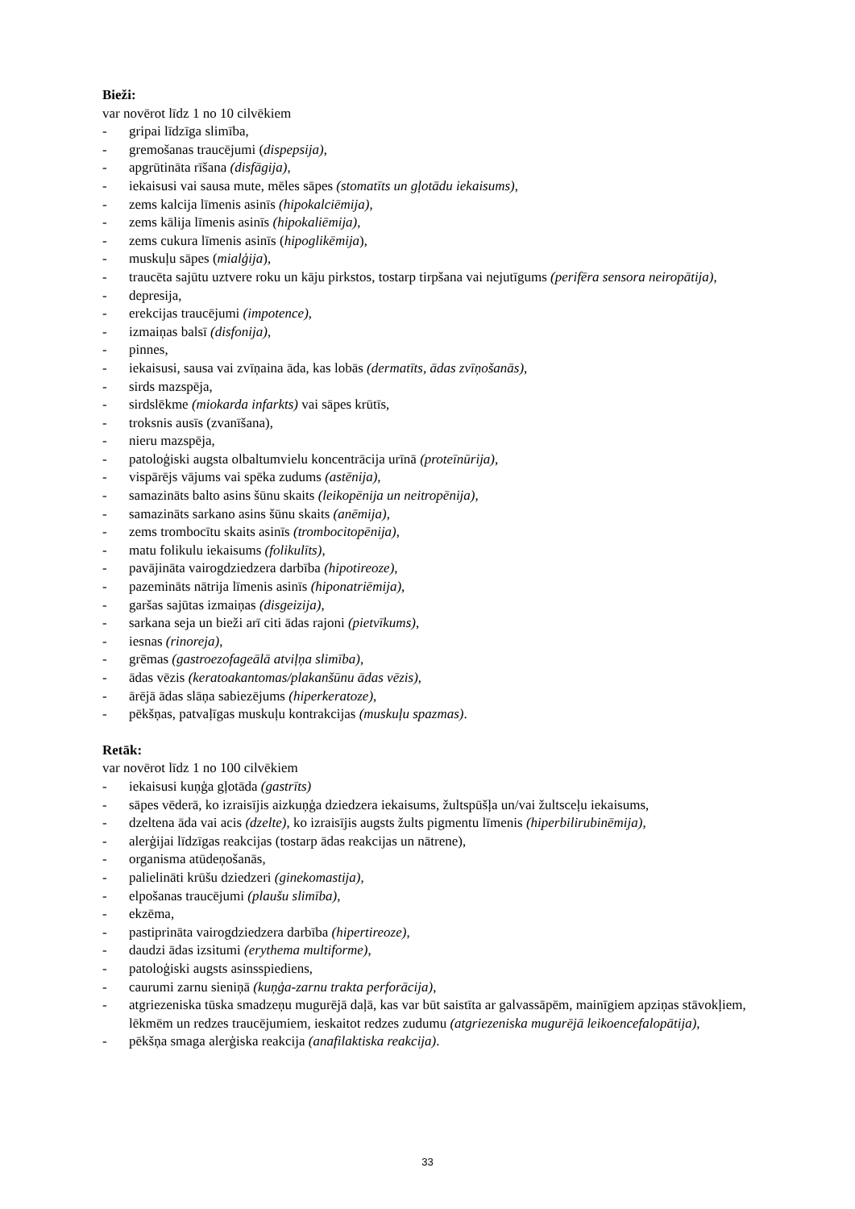Bieži:
var novērot līdz 1 no 10 cilvēkiem
- gripai līdzīga slimība,
- gremošanas traucējumi (dispepsija),
- apgrūtināta rīšana (disfāgija),
- iekaisusi vai sausa mute, mēles sāpes (stomatīts un gļotādu iekaisums),
- zems kalcija līmenis asinīs (hipokalciēmija),
- zems kālija līmenis asinīs (hipokaliēmija),
- zems cukura līmenis asinīs (hipoglikēmija),
- muskuļu sāpes (mialģija),
- traucēta sajūtu uztvere roku un kāju pirkstos, tostarp tirpšana vai nejutīgums (perifēra sensora neiropātija),
- depresija,
- erekcijas traucējumi (impotence),
- izmaiņas balsī (disfonija),
- pinnes,
- iekaisusi, sausa vai zvīņaina āda, kas lobās (dermatīts, ādas zvīņošanās),
- sirds mazspēja,
- sirdslēkme (miokarda infarkts) vai sāpes krūtīs,
- troksnis ausīs (zvanīšana),
- nieru mazspēja,
- patoloģiski augsta olbaltumvielu koncentrācija urīnā (proteīnūrija),
- vispārējs vājums vai spēka zudums (astēnija),
- samazināts balto asins šūnu skaits (leikopēnija un neitropēnija),
- samazināts sarkano asins šūnu skaits (anēmija),
- zems trombocītu skaits asinīs (trombocitopēnija),
- matu folikulu iekaisums (folikulīts),
- pavājināta vairogdziedzera darbība (hipotireoze),
- pazemināts nātrija līmenis asinīs (hiponatriēmija),
- garšas sajūtas izmaiņas (disgeizija),
- sarkana seja un bieži arī citi ādas rajoni (pietvīkums),
- iesnas (rinoreja),
- grēmas (gastroezofageālā atviļņa slimība),
- ādas vēzis (keratoakantomas/plakanšūnu ādas vēzis),
- ārējā ādas slāņa sabiezējums (hiperkeratoze),
- pēkšņas, patvaļīgas muskuļu kontrakcijas (muskuļu spazmas).
Retāk:
var novērot līdz 1 no 100 cilvēkiem
- iekaisusi kuņģa gļotāda (gastrīts)
- sāpes vēderā, ko izraisījis aizkuņģa dziedzera iekaisums, žultspūšļa un/vai žultsceļu iekaisums,
- dzeltena āda vai acis (dzelte), ko izraisījis augsts žults pigmentu līmenis (hiperbilirubinēmija),
- alerģijai līdzīgas reakcijas (tostarp ādas reakcijas un nātrene),
- organisma atūdeņošanās,
- palielināti krūšu dziedzeri (ginekomastija),
- elpošanas traucējumi (plaušu slimība),
- ekzēma,
- pastiprināta vairogdziedzera darbība (hipertireoze),
- daudzi ādas izsitumi (erythema multiforme),
- patoloģiski augsts asinsspiediens,
- caurumi zarnu sieniņā (kuņģa-zarnu trakta perforācija),
- atgriezeniska tūska smadzeņu mugurējā daļā, kas var būt saistīta ar galvassāpēm, mainīgiem apziņas stāvokļiem, lēkmēm un redzes traucējumiem, ieskaitot redzes zudumu (atgriezeniska mugurējā leikoencefalopātija),
- pēkšņa smaga alerģiska reakcija (anafilaktiska reakcija).
33